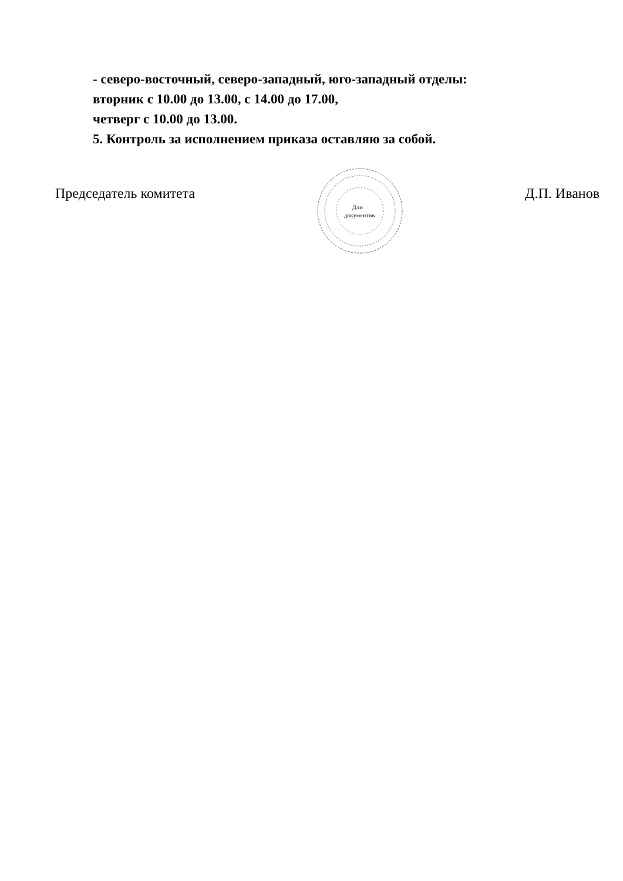- северо-восточный, северо-западный, юго-западный отделы:
вторник с 10.00 до 13.00, с 14.00 до 17.00,
четверг с 10.00 до 13.00.
5. Контроль за исполнением приказа оставляю за собой.
Председатель комитета
Для
документов
Д.П. Иванов